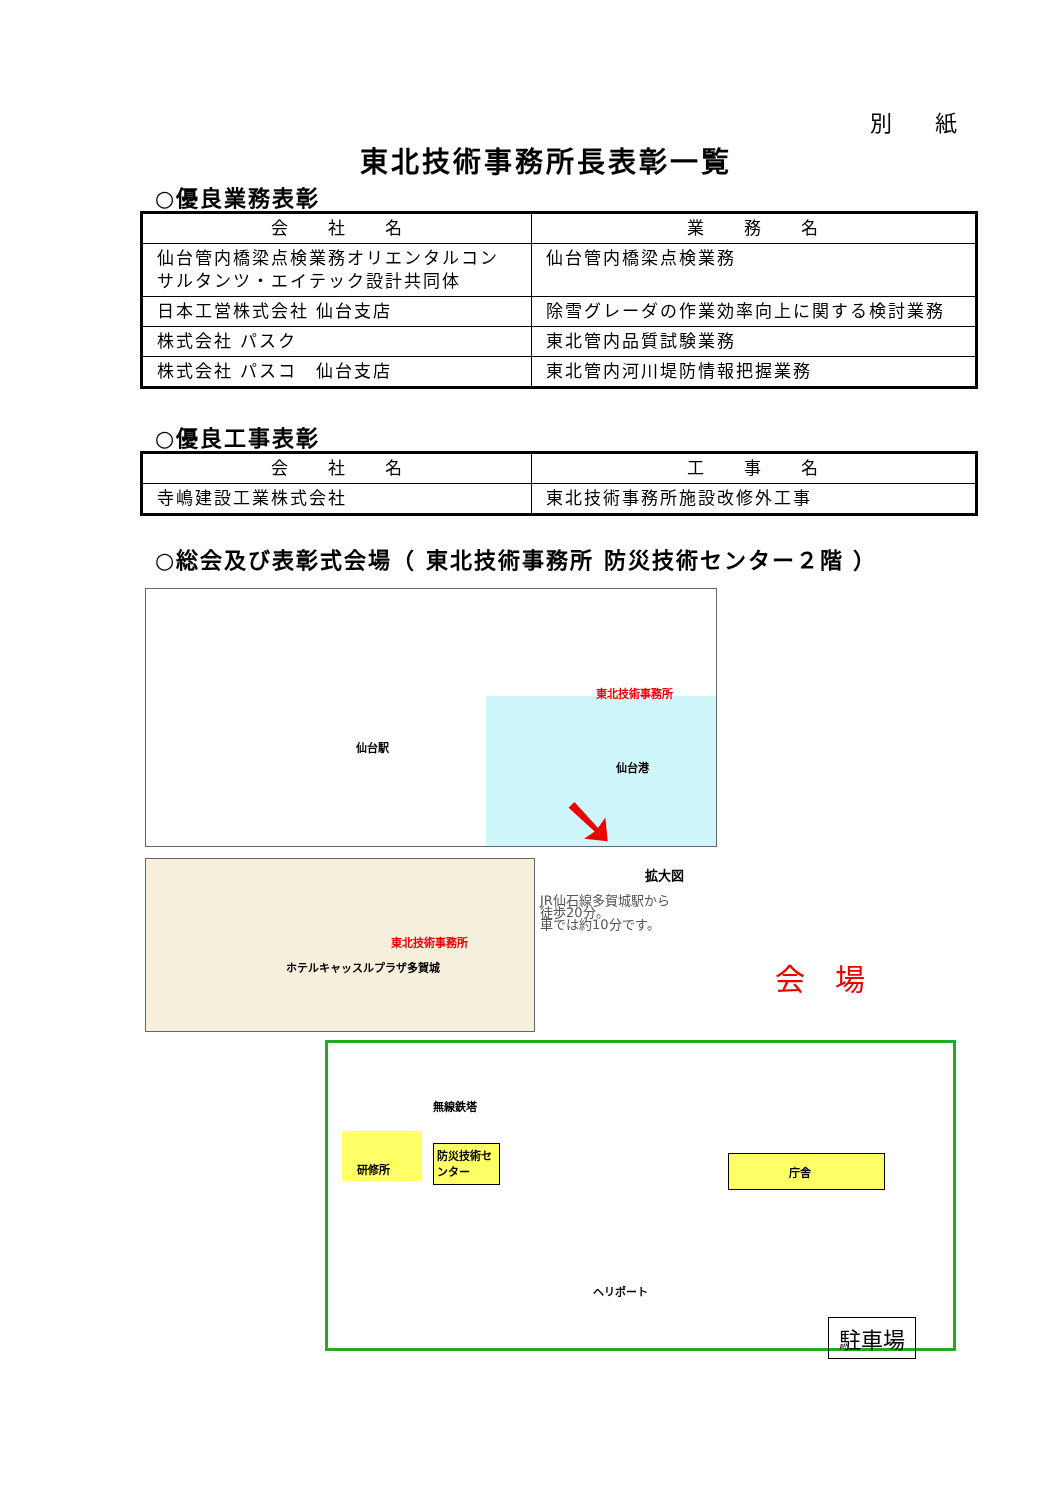別 紙
東北技術事務所長表彰一覧
○優良業務表彰
| 会 社 名 | 業 務 名 |
| --- | --- |
| 仙台管内橋梁点検業務オリエンタルコンサルタンツ・エイテック設計共同体 | 仙台管内橋梁点検業務 |
| 日本工営株式会社 仙台支店 | 除雪グレーダの作業効率向上に関する検討業務 |
| 株式会社 パスク | 東北管内品質試験業務 |
| 株式会社 パスコ 仙台支店 | 東北管内河川堤防情報把握業務 |
○優良工事表彰
| 会 社 名 | 工 事 名 |
| --- | --- |
| 寺嶋建設工業株式会社 | 東北技術事務所施設改修外工事 |
○総会及び表彰式会場（ 東北技術事務所 防災技術センター２階 ）
東北技術事務所
仙台駅
仙台港
➘
拡大図
東北技術事務所
ホテルキャッスルプラザ多賀城
JR仙石線多賀城駅から
徒歩20分。
車では約10分です。
会場
研修所
防災技術センター
庁舎
無線鉄塔
ヘリポート
駐車場